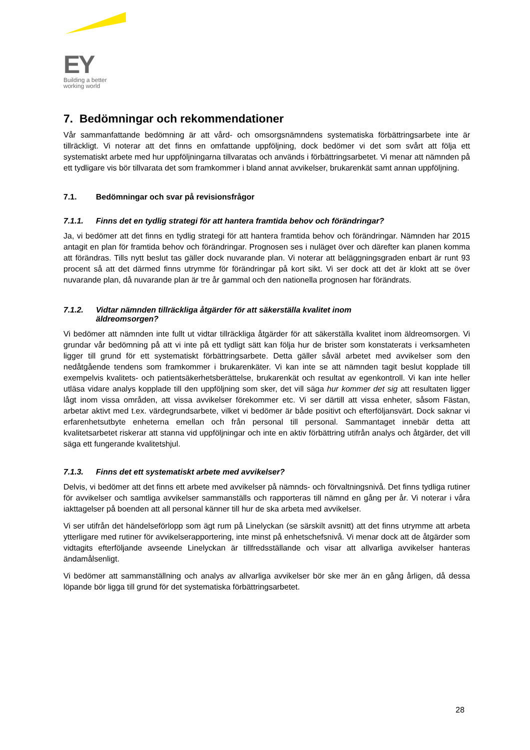EY
Building a better
working world
7. Bedömningar och rekommendationer
Vår sammanfattande bedömning är att vård- och omsorgsnämndens systematiska förbättringsarbete inte är tillräckligt. Vi noterar att det finns en omfattande uppföljning, dock bedömer vi det som svårt att följa ett systematiskt arbete med hur uppföljningarna tillvaratas och används i förbättringsarbetet. Vi menar att nämnden på ett tydligare vis bör tillvarata det som framkommer i bland annat avvikelser, brukarenkät samt annan uppföljning.
7.1. Bedömningar och svar på revisionsfrågor
7.1.1. Finns det en tydlig strategi för att hantera framtida behov och förändringar?
Ja, vi bedömer att det finns en tydlig strategi för att hantera framtida behov och förändringar. Nämnden har 2015 antagit en plan för framtida behov och förändringar. Prognosen ses i nuläget över och därefter kan planen komma att förändras. Tills nytt beslut tas gäller dock nuvarande plan. Vi noterar att beläggningsgraden enbart är runt 93 procent så att det därmed finns utrymme för förändringar på kort sikt. Vi ser dock att det är klokt att se över nuvarande plan, då nuvarande plan är tre år gammal och den nationella prognosen har förändrats.
7.1.2. Vidtar nämnden tillräckliga åtgärder för att säkerställa kvalitet inom
äldreomsorgen?
Vi bedömer att nämnden inte fullt ut vidtar tillräckliga åtgärder för att säkerställa kvalitet inom äldreomsorgen. Vi grundar vår bedömning på att vi inte på ett tydligt sätt kan följa hur de brister som konstaterats i verksamheten ligger till grund för ett systematiskt förbättringsarbete. Detta gäller såväl arbetet med avvikelser som den nedåtgående tendens som framkommer i brukarenkäter. Vi kan inte se att nämnden tagit beslut kopplade till exempelvis kvalitets- och patientsäkerhetsberättelse, brukarenkät och resultat av egenkontroll. Vi kan inte heller utläsa vidare analys kopplade till den uppföljning som sker, det vill säga hur kommer det sig att resultaten ligger lågt inom vissa områden, att vissa avvikelser förekommer etc. Vi ser därtill att vissa enheter, såsom Fästan, arbetar aktivt med t.ex. värdegrundsarbete, vilket vi bedömer är både positivt och efterföljansvärt. Dock saknar vi erfarenhetsutbyte enheterna emellan och från personal till personal. Sammantaget innebär detta att kvalitetsarbetet riskerar att stanna vid uppföljningar och inte en aktiv förbättring utifrån analys och åtgärder, det vill säga ett fungerande kvalitetshjul.
7.1.3. Finns det ett systematiskt arbete med avvikelser?
Delvis, vi bedömer att det finns ett arbete med avvikelser på nämnds- och förvaltningsnivå. Det finns tydliga rutiner för avvikelser och samtliga avvikelser sammanställs och rapporteras till nämnd en gång per år. Vi noterar i våra iakttagelser på boenden att all personal känner till hur de ska arbeta med avvikelser.
Vi ser utifrån det händelseförlopp som ägt rum på Linelyckan (se särskilt avsnitt) att det finns utrymme att arbeta ytterligare med rutiner för avvikelserapportering, inte minst på enhetschefsnivå. Vi menar dock att de åtgärder som vidtagits efterföljande avseende Linelyckan är tillfredsställande och visar att allvarliga avvikelser hanteras ändamålsenligt.
Vi bedömer att sammanställning och analys av allvarliga avvikelser bör ske mer än en gång årligen, då dessa löpande bör ligga till grund för det systematiska förbättringsarbetet.
28